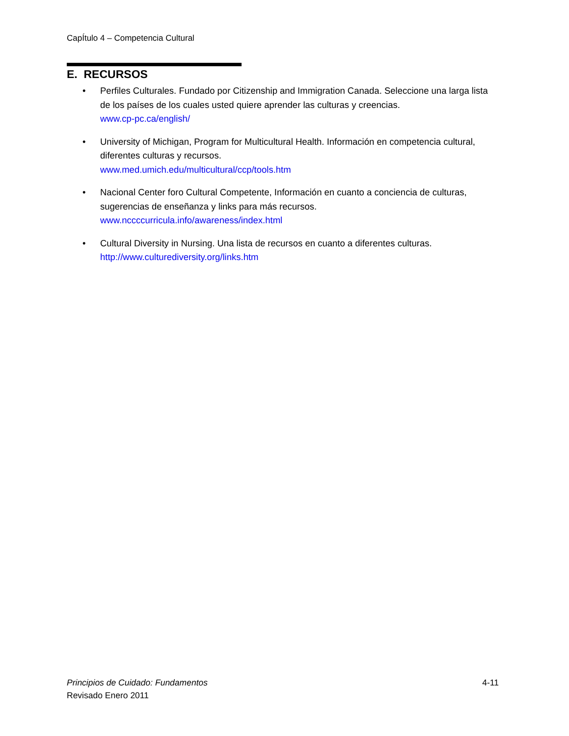CapÍtulo 4 – Competencia Cultural
E. RECURSOS
• Perfiles Culturales. Fundado por Citizenship and Immigration Canada. Seleccione una larga lista de los países de los cuales usted quiere aprender las culturas y creencias.
www.cp-pc.ca/english/
• University of Michigan, Program for Multicultural Health. Información en competencia cultural, diferentes culturas y recursos.
www.med.umich.edu/multicultural/ccp/tools.htm
• Nacional Center foro Cultural Competente, Información en cuanto a conciencia de culturas, sugerencias de enseñanza y links para más recursos.
www.nccccurricula.info/awareness/index.html
• Cultural Diversity in Nursing. Una lista de recursos en cuanto a diferentes culturas.
http://www.culturediversity.org/links.htm
4-11 Principios de Cuidado: Fundamentos
Revisado Enero 2011